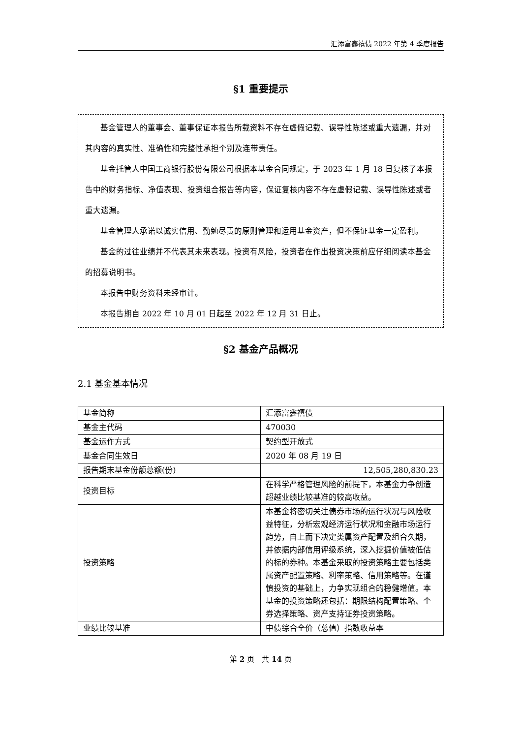汇添富鑫禧债 2022 年第 4 季度报告
§1 重要提示
基金管理人的董事会、董事保证本报告所载资料不存在虚假记载、误导性陈述或重大遗漏，并对其内容的真实性、准确性和完整性承担个别及连带责任。
基金托管人中国工商银行股份有限公司根据本基金合同规定，于 2023 年 1 月 18 日复核了本报告中的财务指标、净值表现、投资组合报告等内容，保证复核内容不存在虚假记载、误导性陈述或者重大遗漏。
基金管理人承诺以诚实信用、勤勉尽责的原则管理和运用基金资产，但不保证基金一定盈利。
基金的过往业绩并不代表其未来表现。投资有风险，投资者在作出投资决策前应仔细阅读本基金的招募说明书。
本报告中财务资料未经审计。
本报告期自 2022 年 10 月 01 日起至 2022 年 12 月 31 日止。
§2 基金产品概况
2.1 基金基本情况
| 基金简称 | 汇添富鑫禧债 |
| 基金主代码 | 470030 |
| 基金运作方式 | 契约型开放式 |
| 基金合同生效日 | 2020 年 08 月 19 日 |
| 报告期末基金份额总额(份) | 12,505,280,830.23 |
| 投资目标 | 在科学严格管理风险的前提下，本基金力争创造超越业绩比较基准的较高收益。 |
| 投资策略 | 本基金将密切关注债券市场的运行状况与风险收益特征，分析宏观经济运行状况和金融市场运行趋势，自上而下决定类属资产配置及组合久期，并依据内部信用评级系统，深入挖掘价值被低估的标的券种。本基金采取的投资策略主要包括类属资产配置策略、利率策略、信用策略等。在谨慎投资的基础上，力争实现组合的稳健增值。本基金的投资策略还包括：期限结构配置策略、个券选择策略、资产支持证券投资策略。 |
| 业绩比较基准 | 中债综合全价（总值）指数收益率 |
第 2 页　共 14 页